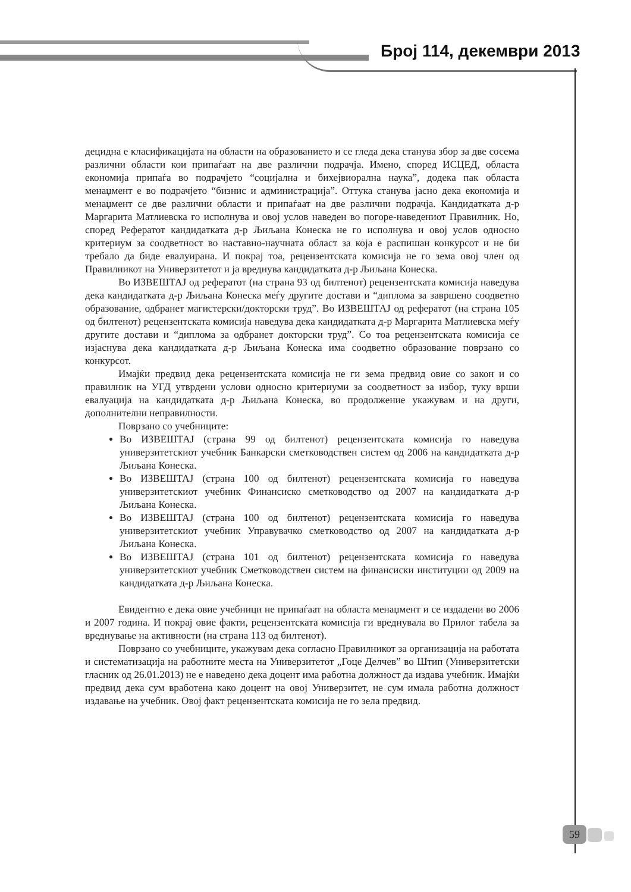Број 114, декември 2013
децидна е класификацијата на области на образованието и се гледа дека станува збор за две сосема различни области кои припаѓаат на две различни подрачја. Имено, според ИСЦЕД, областа економија припаѓа во подрачјето “социјална и бихејвиорална наука”, додека пак областа менаџмент е во подрачјето “бизнис и администрација”. Оттука станува јасно дека економија и менаџмент се две различни области и припаѓаат на две различни подрачја. Кандидатката д-р Маргарита Матлиевска го исполнува и овој услов наведен во погоре-наведениот Правилник. Но, според Рефератот кандидатката д-р Љиљана Конеска не го исполнува и овој услов односно критериум за соодветност во наставно-научната област за која е распишан конкурсот и не би требало да биде евалуирана. И покрај тоа, рецензентската комисија не го зема овој член од Правилникот на Универзитетот и ја вреднува кандидатката д-р Љиљана Конеска.
Во ИЗВЕШТАЈ од рефератот (на страна 93 од билтенот) рецензентската комисија наведува дека кандидатката д-р Љиљана Конеска меѓу другите достави и “диплома за завршено соодветно образование, одбранет магистерски/докторски труд”. Во ИЗВЕШТАЈ од рефератот (на страна 105 од билтенот) рецензентската комисија наведува дека кандидатката д-р Маргарита Матлиевска меѓу другите достави и “диплома за одбранет докторски труд”. Со тоа рецензентската комисија се изјаснува дека кандидатката д-р Љиљана Конеска има соодветно образование поврзано со конкурсот.
Имајќи предвид дека рецензентската комисија не ги зема предвид овие со закон и со правилник на УГД утврдени услови односно критериуми за соодветност за избор, туку врши евалуација на кандидатката д-р Љиљана Конеска, во продолжение укажувам и на други, дополнителни неправилности.
Поврзано со учебниците:
Во ИЗВЕШТАЈ (страна 99 од билтенот) рецензентската комисија го наведува универзитетскиот учебник Банкарски сметководствен систем од 2006 на кандидатката д-р Љиљана Конеска.
Во ИЗВЕШТАЈ (страна 100 од билтенот) рецензентската комисија го наведува универзитетскиот учебник Финансиско сметководство од 2007 на кандидатката д-р Љиљана Конеска.
Во ИЗВЕШТАЈ (страна 100 од билтенот) рецензентската комисија го наведува универзитетскиот учебник Управувачко сметководство од 2007 на кандидатката д-р Љиљана Конеска.
Во ИЗВЕШТАЈ (страна 101 од билтенот) рецензентската комисија го наведува универзитетскиот учебник Сметководствен систем на финансиски институции од 2009 на кандидатката д-р Љиљана Конеска.
Евидентно е дека овие учебници не припаѓаат на областа менаџмент и се издадени во 2006 и 2007 година. И покрај овие факти, рецензентската комисија ги вреднувала во Прилог табела за вреднување на активности (на страна 113 од билтенот).
Поврзано со учебниците, укажувам дека согласно Правилникот за организација на работата и систематизација на работните места на Универзитетот „Гоце Делчев” во Штип (Универзитетски гласник од 26.01.2013) не е наведено дека доцент има работна должност да издава учебник. Имајќи предвид дека сум вработена како доцент на овој Универзитет, не сум имала работна должност издавање на учебник. Овој факт рецензентската комисија не го зела предвид.
59